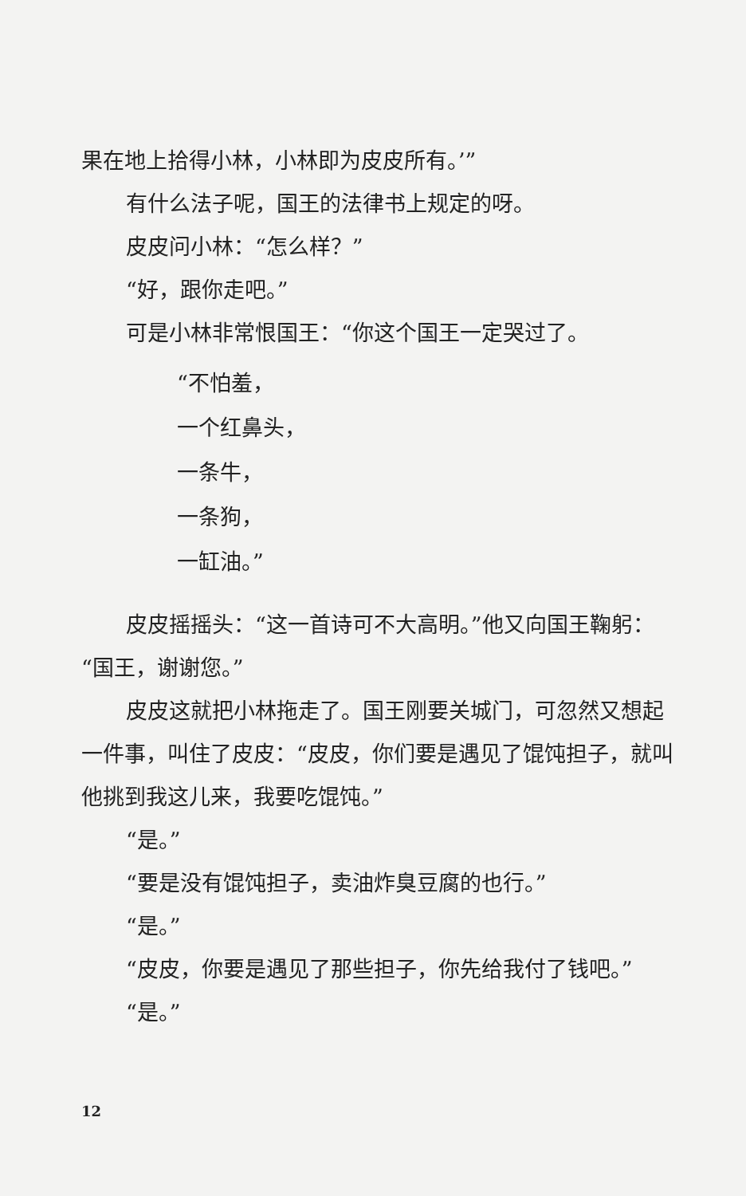果在地上拾得小林，小林即为皮皮所有。’”
有什么法子呢，国王的法律书上规定的呀。
皮皮问小林：“怎么样？”
“好，跟你走吧。”
可是小林非常恨国王：“你这个国王一定哭过了。
“不怕羞，
一个红鼻头，
一条牛，
一条狗，
一缸油。”
皮皮摇摇头：“这一首诗可不大高明。”他又向国王鞠躬：“国王，谢谢您。”
皮皮这就把小林拖走了。国王刚要关城门，可忽然又想起一件事，叫住了皮皮：“皮皮，你们要是遇见了馄饨担子，就叫他挑到我这儿来，我要吃馄饨。”
“是。”
“要是没有馄饨担子，卖油炸臭豆腐的也行。”
“是。”
“皮皮，你要是遇见了那些担子，你先给我付了钱吧。”
“是。”
12